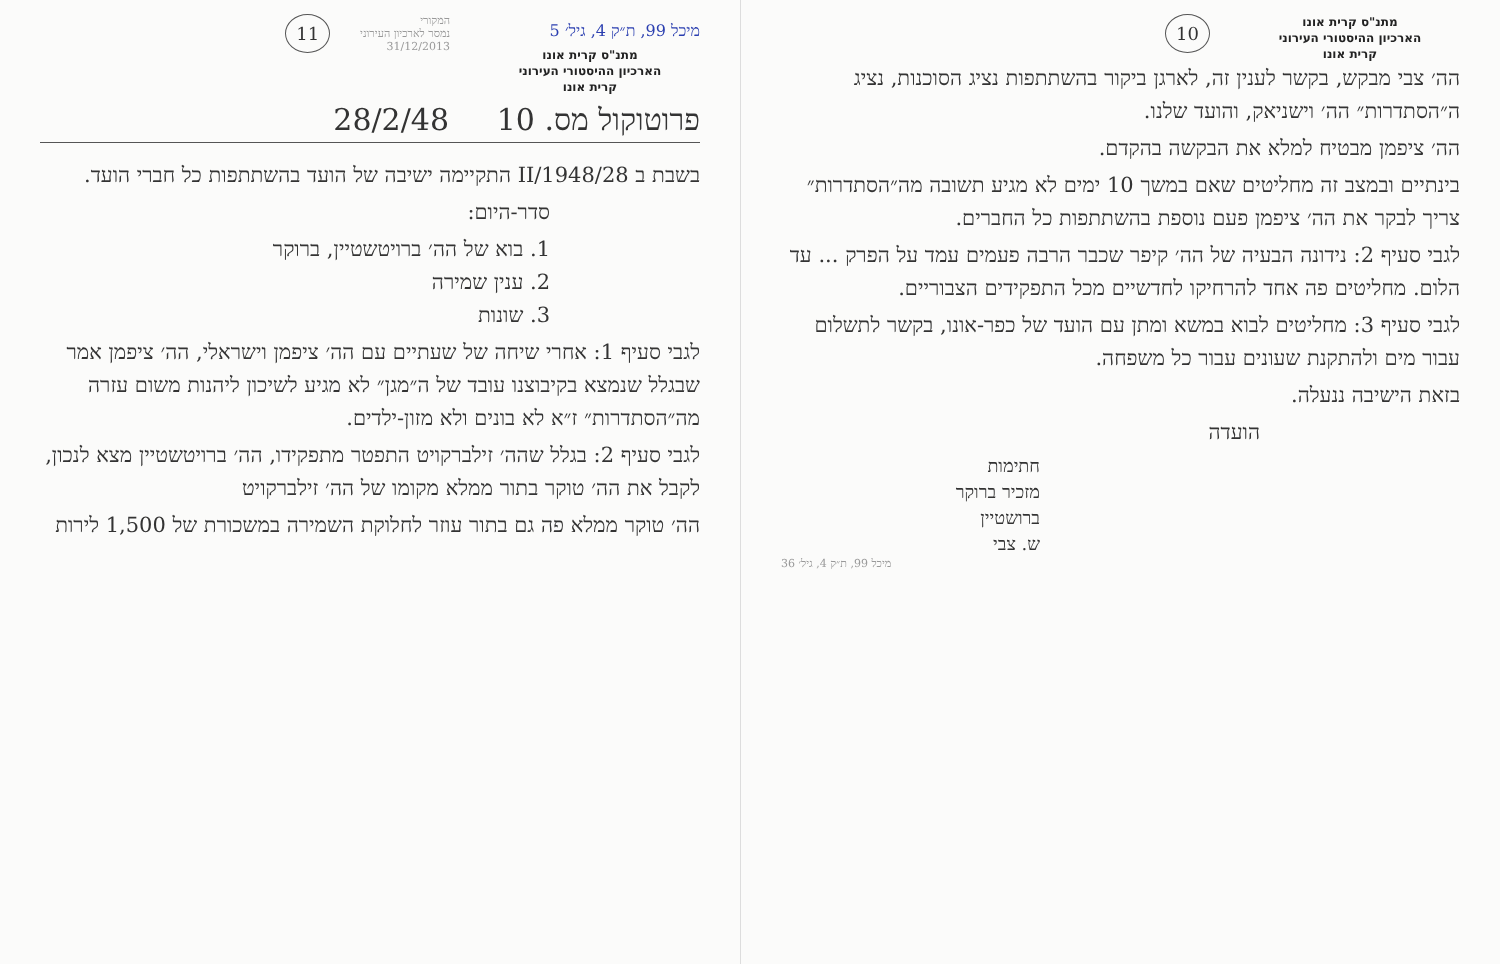מתנ"ס קרית אונו
הארכיון ההיסטורי העירוני
קרית אונו
10
הה׳ צבי מבקש, בקשר לענין זה, לארגן ביקור בהשתתפות נציג הסוכנות, נציג ה״הסתדרות״ הה׳ וישניאק, והועד שלנו.
הה׳ ציפמן מבטיח למלא את הבקשה בהקדם.
בינתיים ובמצב זה מחליטים שאם במשך 10 ימים לא מגיע תשובה מה״הסתדרות״ צריך לבקר את הה׳ ציפמן פעם נוספת בהשתתפות כל החברים.
לגבי סעיף 2: נידונה הבעיה של הה׳ קיפר שכבר הרבה פעמים עמד על הפרק ... עד הלום. מחליטים פה אחד להרחיקו לחדשיים מכל התפקידים הצבוריים.
לגבי סעיף 3: מחליטים לבוא במשא ומתן עם הועד של כפר-אונו, בקשר לתשלום עבור מים ולהתקנת שעונים עבור כל משפחה.
בזאת הישיבה ננעלה.
הועדה
חתימות
מזכיר ברוקר
ברושטיין
ש. צבי
מיכל 99, ת״ק 4, גיל׳ 36
מיכל 99, ת״ק 4, גיל׳ 5
מתנ"ס קרית אונו
הארכיון ההיסטורי העירוני
קרית אונו
המקורי
נמסר לארכיון העירוני
31/12/2013
11
פרוטוקול מס. 10 28/2/48
בשבת ב 28/II/1948 התקיימה ישיבה של הועד בהשתתפות כל חברי הועד.
סדר-היום:
1. בוא של הה׳ ברויטשטיין, ברוקר
2. ענין שמירה
3. שונות
לגבי סעיף 1: אחרי שיחה של שעתיים עם הה׳ ציפמן וישראלי, הה׳ ציפמן אמר שבגלל שנמצא בקיבוצנו עובד של ה״מגן״ לא מגיע לשיכון ליהנות משום עזרה מה״הסתדרות״ ז״א לא בונים ולא מזון-ילדים.
לגבי סעיף 2: בגלל שהה׳ זילברקויט התפטר מתפקידו, הה׳ ברויטשטיין מצא לנכון, לקבל את הה׳ טוקר בתור ממלא מקומו של הה׳ זילברקויט
הה׳ טוקר ממלא פה גם בתור עוזר לחלוקת השמירה במשכורת של 1,500 לירות